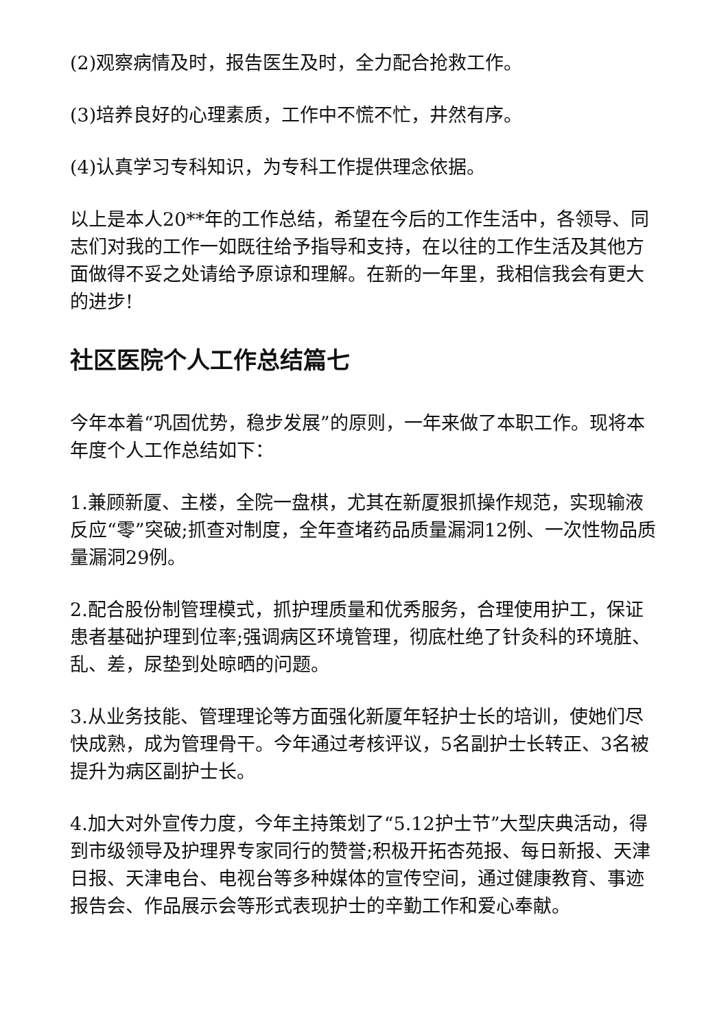(2)观察病情及时，报告医生及时，全力配合抢救工作。
(3)培养良好的心理素质，工作中不慌不忙，井然有序。
(4)认真学习专科知识，为专科工作提供理念依据。
以上是本人20**年的工作总结，希望在今后的工作生活中，各领导、同志们对我的工作一如既往给予指导和支持，在以往的工作生活及其他方面做得不妥之处请给予原谅和理解。在新的一年里，我相信我会有更大的进步!
社区医院个人工作总结篇七
今年本着“巩固优势，稳步发展”的原则，一年来做了本职工作。现将本年度个人工作总结如下：
1.兼顾新厦、主楼，全院一盘棋，尤其在新厦狠抓操作规范，实现输液反应“零”突破;抓查对制度，全年查堵药品质量漏洞12例、一次性物品质量漏洞29例。
2.配合股份制管理模式，抓护理质量和优秀服务，合理使用护工，保证患者基础护理到位率;强调病区环境管理，彻底杜绝了针灸科的环境脏、乱、差，尿垫到处晾晒的问题。
3.从业务技能、管理理论等方面强化新厦年轻护士长的培训，使她们尽快成熟，成为管理骨干。今年通过考核评议，5名副护士长转正、3名被提升为病区副护士长。
4.加大对外宣传力度，今年主持策划了“5.12护士节”大型庆典活动，得到市级领导及护理界专家同行的赞誉;积极开拓杏苑报、每日新报、天津日报、天津电台、电视台等多种媒体的宣传空间，通过健康教育、事迹报告会、作品展示会等形式表现护士的辛勤工作和爱心奉献。